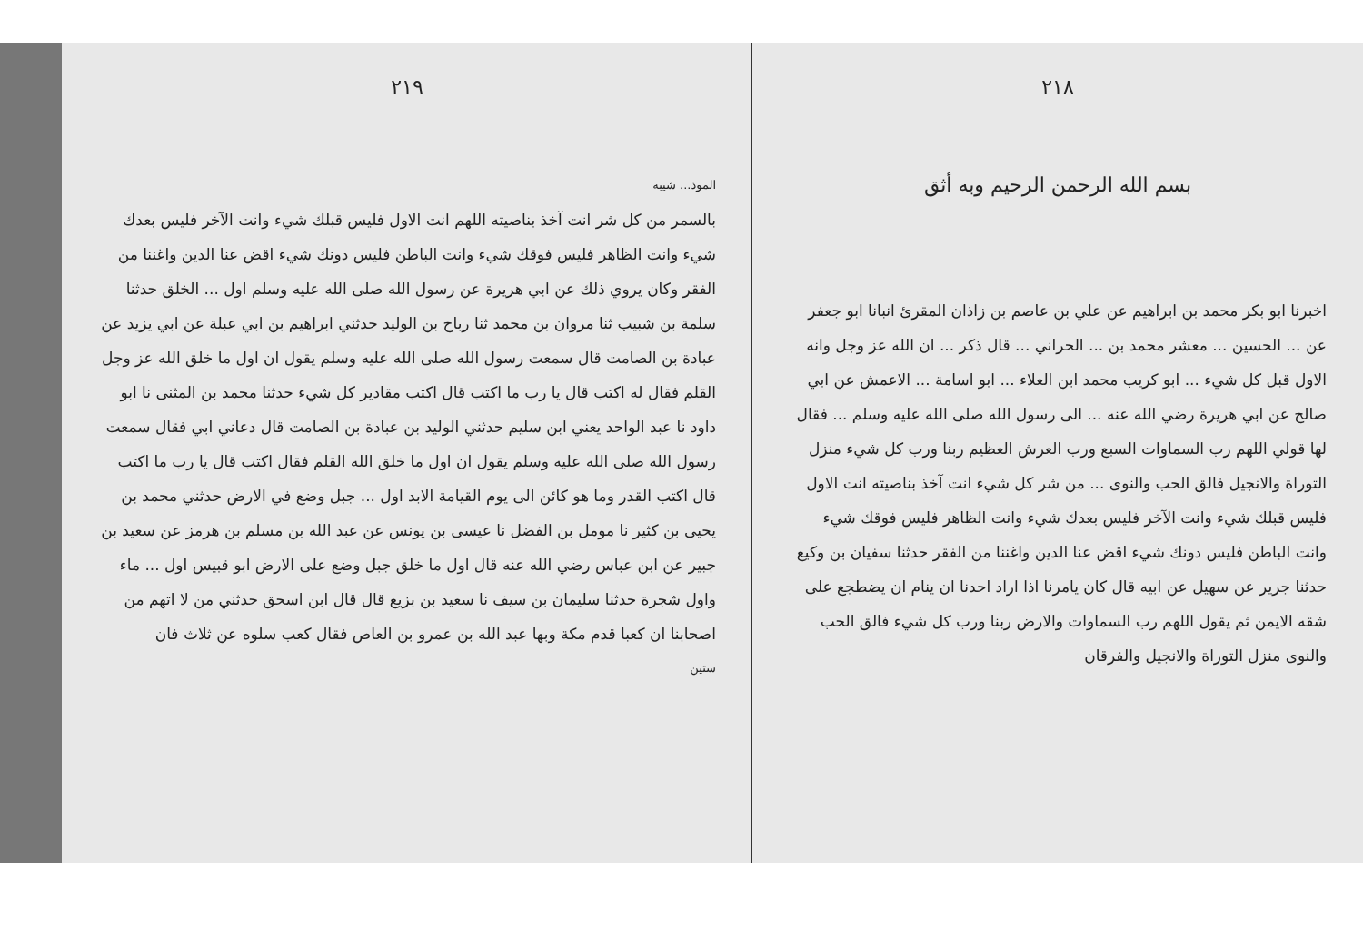٢١٨
بسم الله الرحمن الرحيم وبه أثق
اخبرنا ابو بكر محمد بن ابراهيم عن علي بن عاصم بن زاذان المقرئ انبانا ابو جعفر عن ... الحسين ... معشر محمد بن ... الحراني ... قال ذكر ... ان الله عز وجل وانه الاول قبل كل شيء ... ابو كريب محمد ابن العلاء ... ابو اسامة ... الاعمش عن ابي صالح عن ابي هريرة رضي الله عنه ... الى رسول الله صلى الله عليه وسلم ... فقال لها قولي اللهم رب السماوات السبع ورب العرش العظيم ربنا ورب كل شيء منزل التوراة والانجيل فالق الحب والنوى ... من شر كل شيء انت آخذ بناصيته انت الاول فليس قبلك شيء وانت الآخر فليس بعدك شيء وانت الظاهر فليس فوقك شيء وانت الباطن فليس دونك شيء اقض عنا الدين واغننا من الفقر حدثنا سفيان بن وكيع حدثنا جرير عن سهيل عن ابيه قال كان يامرنا اذا اراد احدنا ان ينام ان يضطجع على شقه الايمن ثم يقول اللهم رب السماوات والارض ربنا ورب كل شيء فالق الحب والنوى منزل التوراة والانجيل والفرقان
٢١٩
الموذ... شيبه
بالسمر من كل شر انت آخذ بناصيته اللهم انت الاول فليس قبلك شيء وانت الآخر فليس بعدك شيء وانت الظاهر فليس فوقك شيء وانت الباطن فليس دونك شيء اقض عنا الدين واغننا من الفقر وكان يروي ذلك عن ابي هريرة عن رسول الله صلى الله عليه وسلم اول ... الخلق حدثنا سلمة بن شبيب ثنا مروان بن محمد ثنا رباح بن الوليد حدثني ابراهيم بن ابي عبلة عن ابي يزيد عن عبادة بن الصامت قال سمعت رسول الله صلى الله عليه وسلم يقول ان اول ما خلق الله عز وجل القلم فقال له اكتب قال يا رب ما اكتب قال اكتب مقادير كل شيء حدثنا محمد بن المثنى نا ابو داود نا عبد الواحد يعني ابن سليم حدثني الوليد بن عبادة بن الصامت قال دعاني ابي فقال سمعت رسول الله صلى الله عليه وسلم يقول ان اول ما خلق الله القلم فقال اكتب قال يا رب ما اكتب قال اكتب القدر وما هو كائن الى يوم القيامة الابد اول ... جبل وضع في الارض حدثني محمد بن يحيى بن كثير نا مومل بن الفضل نا عيسى بن يونس عن عبد الله بن مسلم بن هرمز عن سعيد بن جبير عن ابن عباس رضي الله عنه قال اول ما خلق جبل وضع على الارض ابو قبيس اول ... ماء واول شجرة حدثنا سليمان بن سيف نا سعيد بن بزيع قال قال ابن اسحق حدثني من لا اتهم من اصحابنا ان كعبا قدم مكة وبها عبد الله بن عمرو بن العاص فقال كعب سلوه عن ثلاث فان
ستين